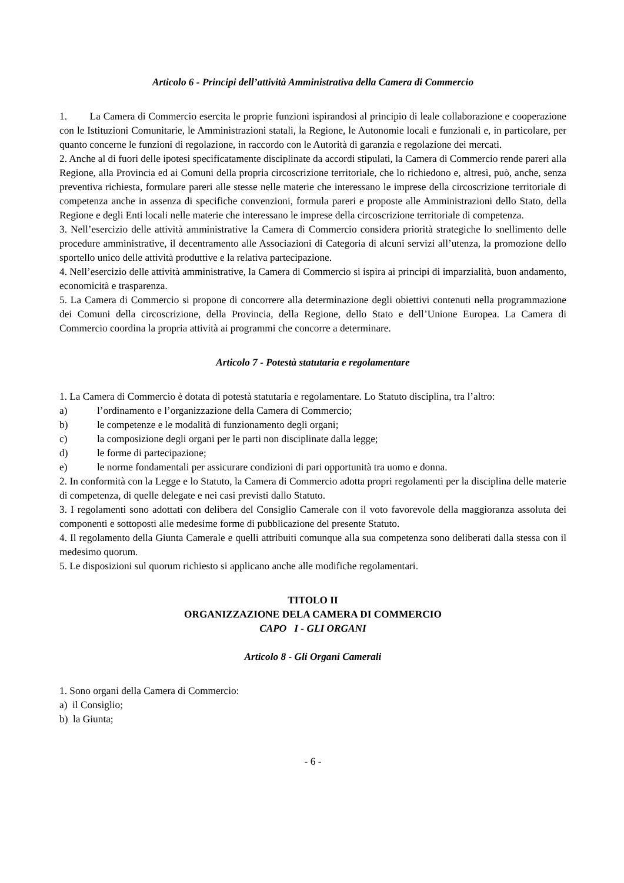Articolo 6 - Principi dell’attività Amministrativa della Camera di Commercio
1. La Camera di Commercio esercita le proprie funzioni ispirandosi al principio di leale collaborazione e cooperazione con le Istituzioni Comunitarie, le Amministrazioni statali, la Regione, le Autonomie locali e funzionali e, in particolare, per quanto concerne le funzioni di regolazione, in raccordo con le Autorità di garanzia e regolazione dei mercati.
2. Anche al di fuori delle ipotesi specificatamente disciplinate da accordi stipulati, la Camera di Commercio rende pareri alla Regione, alla Provincia ed ai Comuni della propria circoscrizione territoriale, che lo richiedono e, altresì, può, anche, senza preventiva richiesta, formulare pareri alle stesse nelle materie che interessano le imprese della circoscrizione territoriale di competenza anche in assenza di specifiche convenzioni, formula pareri e proposte alle Amministrazioni dello Stato, della Regione e degli Enti locali nelle materie che interessano le imprese della circoscrizione territoriale di competenza.
3. Nell’esercizio delle attività amministrative la Camera di Commercio considera priorità strategiche lo snellimento delle procedure amministrative, il decentramento alle Associazioni di Categoria di alcuni servizi all’utenza, la promozione dello sportello unico delle attività produttive e la relativa partecipazione.
4. Nell’esercizio delle attività amministrative, la Camera di Commercio si ispira ai principi di imparzialità, buon andamento, economicità e trasparenza.
5. La Camera di Commercio si propone di concorrere alla determinazione degli obiettivi contenuti nella programmazione dei Comuni della circoscrizione, della Provincia, della Regione, dello Stato e dell’Unione Europea. La Camera di Commercio coordina la propria attività ai programmi che concorre a determinare.
Articolo 7 - Potestà statutaria e regolamentare
1. La Camera di Commercio è dotata di potestà statutaria e regolamentare. Lo Statuto disciplina, tra l’altro:
a) l’ordinamento e l’organizzazione della Camera di Commercio;
b) le competenze e le modalità di funzionamento degli organi;
c) la composizione degli organi per le parti non disciplinate dalla legge;
d) le forme di partecipazione;
e) le norme fondamentali per assicurare condizioni di pari opportunità tra uomo e donna.
2. In conformità con la Legge e lo Statuto, la Camera di Commercio adotta propri regolamenti per la disciplina delle materie di competenza, di quelle delegate e nei casi previsti dallo Statuto.
3. I regolamenti sono adottati con delibera del Consiglio Camerale con il voto favorevole della maggioranza assoluta dei componenti e sottoposti alle medesime forme di pubblicazione del presente Statuto.
4. Il regolamento della Giunta Camerale e quelli attribuiti comunque alla sua competenza sono deliberati dalla stessa con il medesimo quorum.
5. Le disposizioni sul quorum richiesto si applicano anche alle modifiche regolamentari.
TITOLO II
ORGANIZZAZIONE DELA CAMERA DI COMMERCIO
CAPO I - GLI ORGANI
Articolo 8 - Gli Organi Camerali
1. Sono organi della Camera di Commercio:
a) il Consiglio;
b) la Giunta;
- 6 -